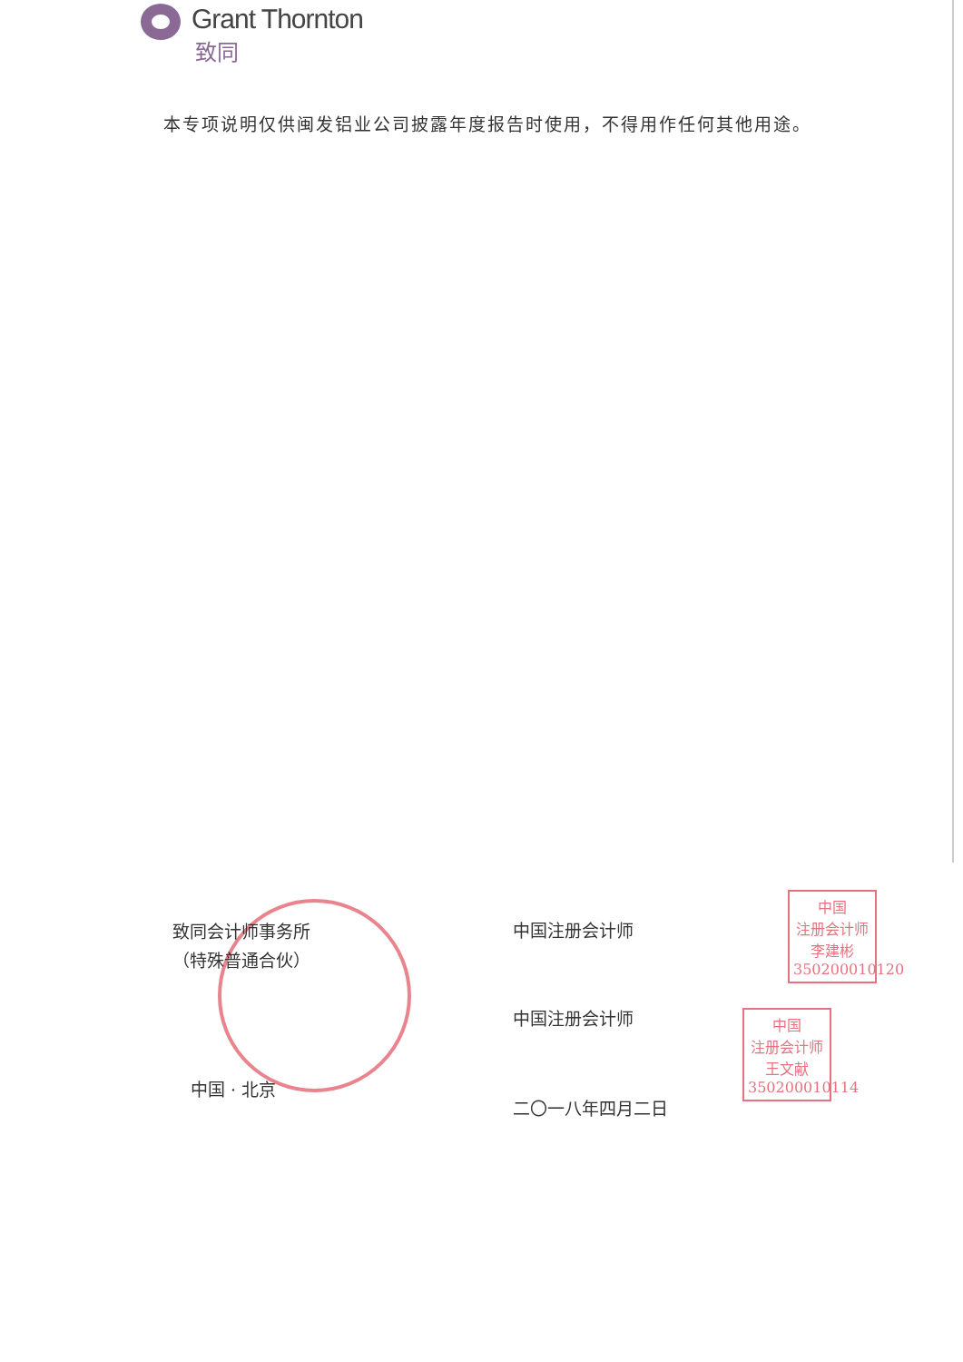Grant Thornton
致同
本专项说明仅供闽发铝业公司披露年度报告时使用，不得用作任何其他用途。
致同会计师事务所
（特殊普通合伙）
中国 · 北京
中国注册会计师
中国注册会计师
二〇一八年四月二日
中国
注册会计师
李建彬
350200010120
中国
注册会计师
王文献
350200010114